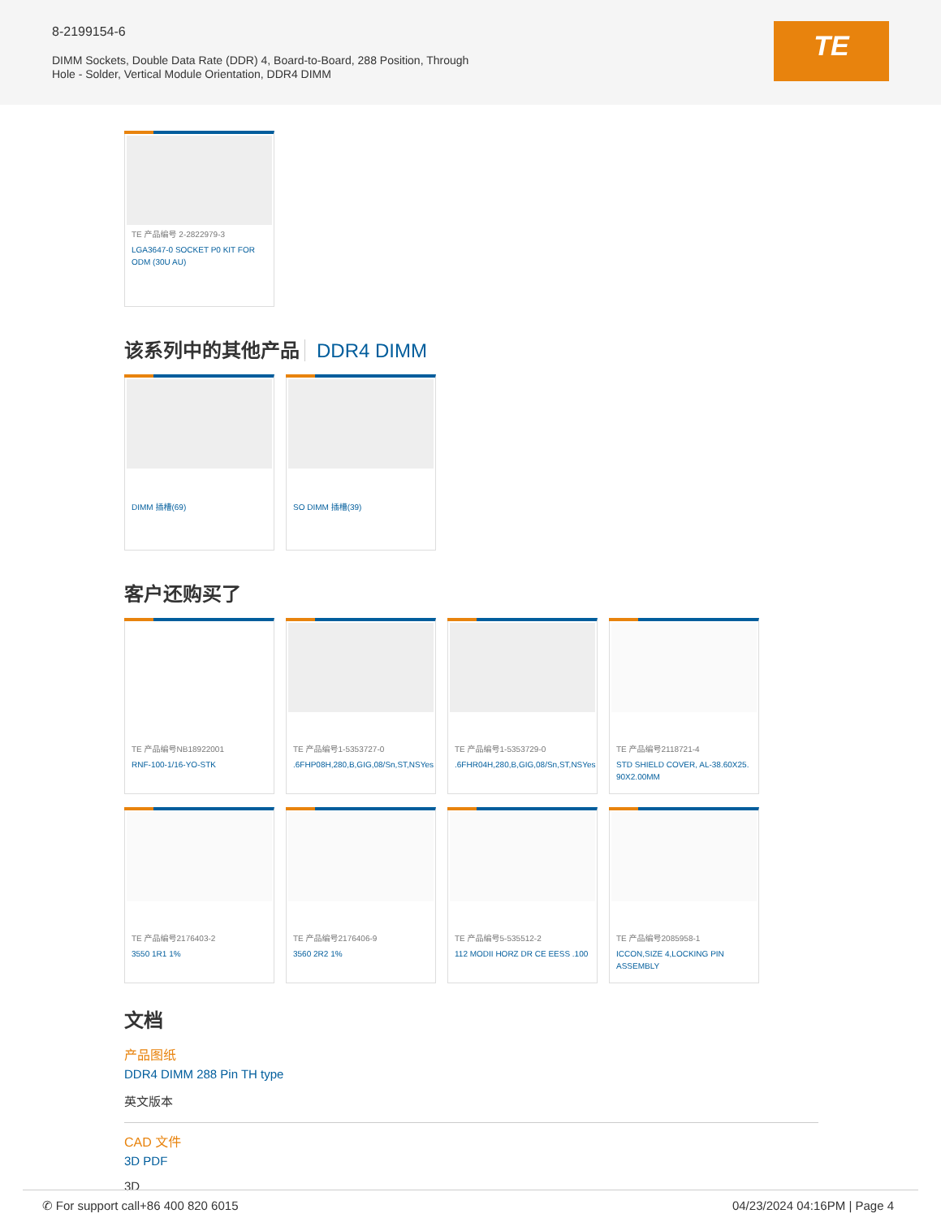8-2199154-6
DIMM Sockets, Double Data Rate (DDR) 4, Board-to-Board, 288 Position, Through Hole - Solder, Vertical Module Orientation, DDR4 DIMM
TE
TE 产品编号 2-2822979-3
LGA3647-0 SOCKET P0 KIT FOR ODM (30U AU)
该系列中的其他产品 DDR4 DIMM
DIMM 插槽(69) SO DIMM 插槽(39)
客户还购买了
TE 产品编号NB18922001
RNF-100-1/16-YO-STK
TE 产品编号1-5353727-0
.6FHP08H,280,B,GIG,08/Sn,ST,NSYes
TE 产品编号1-5353729-0
.6FHR04H,280,B,GIG,08/Sn,ST,NSYes
TE 产品编号2118721-4
STD SHIELD COVER, AL-38.60X25. 90X2.00MM
TE 产品编号2176403-2
3550 1R1 1%
TE 产品编号2176406-9
3560 2R2 1%
TE 产品编号5-535512-2
112 MODII HORZ DR CE EESS .100
TE 产品编号2085958-1
ICCON,SIZE 4,LOCKING PIN ASSEMBLY
文档
产品图纸
DDR4 DIMM 288 Pin TH type
英文版本
CAD 文件
3D PDF
3D
✆ For support call+86 400 820 6015 04/23/2024 04:16PM | Page 4